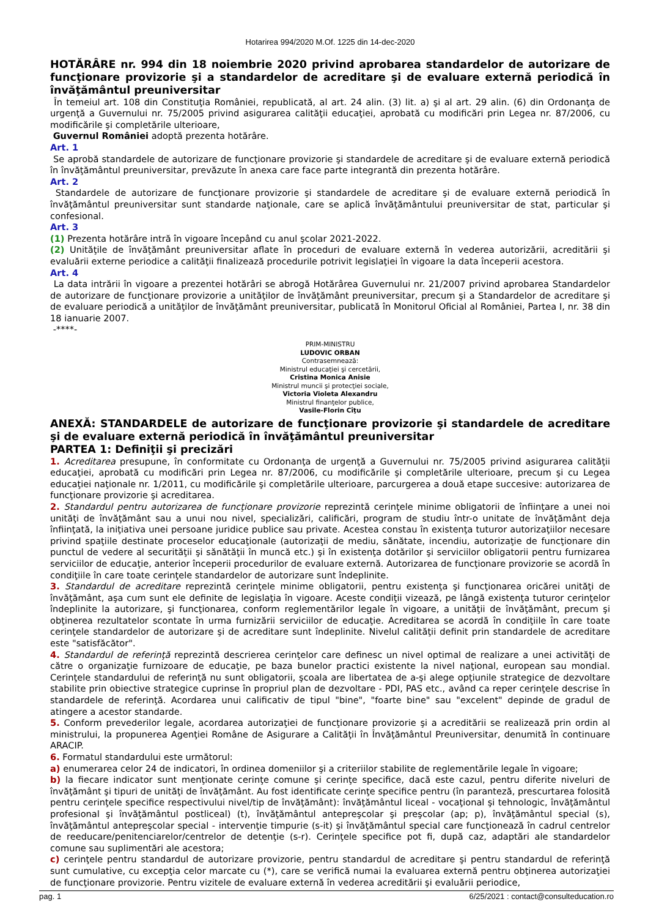Hotarirea 994/2020 M.Of. 1225 din 14-dec-2020
HOTĂRÂRE nr. 994 din 18 noiembrie 2020 privind aprobarea standardelor de autorizare de funcţionare provizorie şi a standardelor de acreditare şi de evaluare externă periodică în învăţământul preuniversitar
În temeiul art. 108 din Constituţia României, republicată, al art. 24 alin. (3) lit. a) şi al art. 29 alin. (6) din Ordonanţa de urgenţă a Guvernului nr. 75/2005 privind asigurarea calităţii educaţiei, aprobată cu modificări prin Legea nr. 87/2006, cu modificările şi completările ulterioare,
Guvernul României adoptă prezenta hotărâre.
Art. 1
Se aprobă standardele de autorizare de funcţionare provizorie şi standardele de acreditare şi de evaluare externă periodică în învăţământul preuniversitar, prevăzute în anexa care face parte integrantă din prezenta hotărâre.
Art. 2
Standardele de autorizare de funcţionare provizorie şi standardele de acreditare şi de evaluare externă periodică în învăţământul preuniversitar sunt standarde naţionale, care se aplică învăţământului preuniversitar de stat, particular şi confesional.
Art. 3
(1) Prezenta hotărâre intră în vigoare începând cu anul şcolar 2021-2022.
(2) Unităţile de învăţământ preuniversitar aflate în proceduri de evaluare externă în vederea autorizării, acreditării şi evaluării externe periodice a calităţii finalizează procedurile potrivit legislaţiei în vigoare la data începerii acestora.
Art. 4
La data intrării în vigoare a prezentei hotărâri se abrogă Hotărârea Guvernului nr. 21/2007 privind aprobarea Standardelor de autorizare de funcţionare provizorie a unităţilor de învăţământ preuniversitar, precum şi a Standardelor de acreditare şi de evaluare periodică a unităţilor de învăţământ preuniversitar, publicată în Monitorul Oficial al României, Partea I, nr. 38 din 18 ianuarie 2007.
-****-
PRIM-MINISTRU
LUDOVIC ORBAN
Contrasemnează:
Ministrul educaţiei şi cercetării,
Cristina Monica Anisie
Ministrul muncii şi protecţiei sociale,
Victoria Violeta Alexandru
Ministrul finanţelor publice,
Vasile-Florin Cîţu
ANEXĂ: STANDARDELE de autorizare de funcţionare provizorie şi standardele de acreditare şi de evaluare externă periodică în învăţământul preuniversitar
PARTEA 1: Definiţii şi precizări
1. Acreditarea presupune, în conformitate cu Ordonanţa de urgenţă a Guvernului nr. 75/2005 privind asigurarea calităţii educaţiei, aprobată cu modificări prin Legea nr. 87/2006, cu modificările şi completările ulterioare, precum şi cu Legea educaţiei naţionale nr. 1/2011, cu modificările şi completările ulterioare, parcurgerea a două etape succesive: autorizarea de funcţionare provizorie şi acreditarea.
2. Standardul pentru autorizarea de funcţionare provizorie reprezintă cerinţele minime obligatorii de înfiinţare a unei noi unităţi de învăţământ sau a unui nou nivel, specializări, calificări, program de studiu într-o unitate de învăţământ deja înfiinţată, la iniţiativa unei persoane juridice publice sau private. Acestea constau în existenţa tuturor autorizaţiilor necesare privind spaţiile destinate proceselor educaţionale (autorizaţii de mediu, sănătate, incendiu, autorizaţie de funcţionare din punctul de vedere al securităţii şi sănătăţii în muncă etc.) şi în existenţa dotărilor şi serviciilor obligatorii pentru furnizarea serviciilor de educaţie, anterior începerii procedurilor de evaluare externă. Autorizarea de funcţionare provizorie se acordă în condiţiile în care toate cerinţele standardelor de autorizare sunt îndeplinite.
3. Standardul de acreditare reprezintă cerinţele minime obligatorii, pentru existenţa şi funcţionarea oricărei unităţi de învăţământ, aşa cum sunt ele definite de legislaţia în vigoare. Aceste condiţii vizează, pe lângă existenţa tuturor cerinţelor îndeplinite la autorizare, şi funcţionarea, conform reglementărilor legale în vigoare, a unităţii de învăţământ, precum şi obţinerea rezultatelor scontate în urma furnizării serviciilor de educaţie. Acreditarea se acordă în condiţiile în care toate cerinţele standardelor de autorizare şi de acreditare sunt îndeplinite. Nivelul calităţii definit prin standardele de acreditare este "satisfăcător".
4. Standardul de referinţă reprezintă descrierea cerinţelor care definesc un nivel optimal de realizare a unei activităţi de către o organizaţie furnizoare de educaţie, pe baza bunelor practici existente la nivel naţional, european sau mondial. Cerinţele standardului de referinţă nu sunt obligatorii, şcoala are libertatea de a-şi alege opţiunile strategice de dezvoltare stabilite prin obiective strategice cuprinse în propriul plan de dezvoltare - PDI, PAS etc., având ca reper cerinţele descrise în standardele de referinţă. Acordarea unui calificativ de tipul "bine", "foarte bine" sau "excelent" depinde de gradul de atingere a acestor standarde.
5. Conform prevederilor legale, acordarea autorizaţiei de funcţionare provizorie şi a acreditării se realizează prin ordin al ministrului, la propunerea Agenţiei Române de Asigurare a Calităţii în Învăţământul Preuniversitar, denumită în continuare ARACIP.
6. Formatul standardului este următorul:
a) enumerarea celor 24 de indicatori, în ordinea domeniilor şi a criteriilor stabilite de reglementările legale în vigoare;
b) la fiecare indicator sunt menţionate cerinţe comune şi cerinţe specifice, dacă este cazul, pentru diferite niveluri de învăţământ şi tipuri de unităţi de învăţământ. Au fost identificate cerinţe specifice pentru (în paranteză, prescurtarea folosită pentru cerinţele specifice respectivului nivel/tip de învăţământ): învăţământul liceal - vocaţional şi tehnologic, învăţământul profesional şi învăţământul postliceal) (t), învăţământul antepreşcolar şi preşcolar (ap; p), învăţământul special (s), învăţământul antepreşcolar special - intervenţie timpurie (s-it) şi învăţământul special care funcţionează în cadrul centrelor de reeducare/penitenciarelor/centrelor de detenţie (s-r). Cerinţele specifice pot fi, după caz, adaptări ale standardelor comune sau suplimentări ale acestora;
c) cerinţele pentru standardul de autorizare provizorie, pentru standardul de acreditare şi pentru standardul de referinţă sunt cumulative, cu excepţia celor marcate cu (*), care se verifică numai la evaluarea externă pentru obţinerea autorizaţiei de funcţionare provizorie. Pentru vizitele de evaluare externă în vederea acreditării şi evaluării periodice,
pag. 1 6/25/2021 : contact@consulteducation.ro